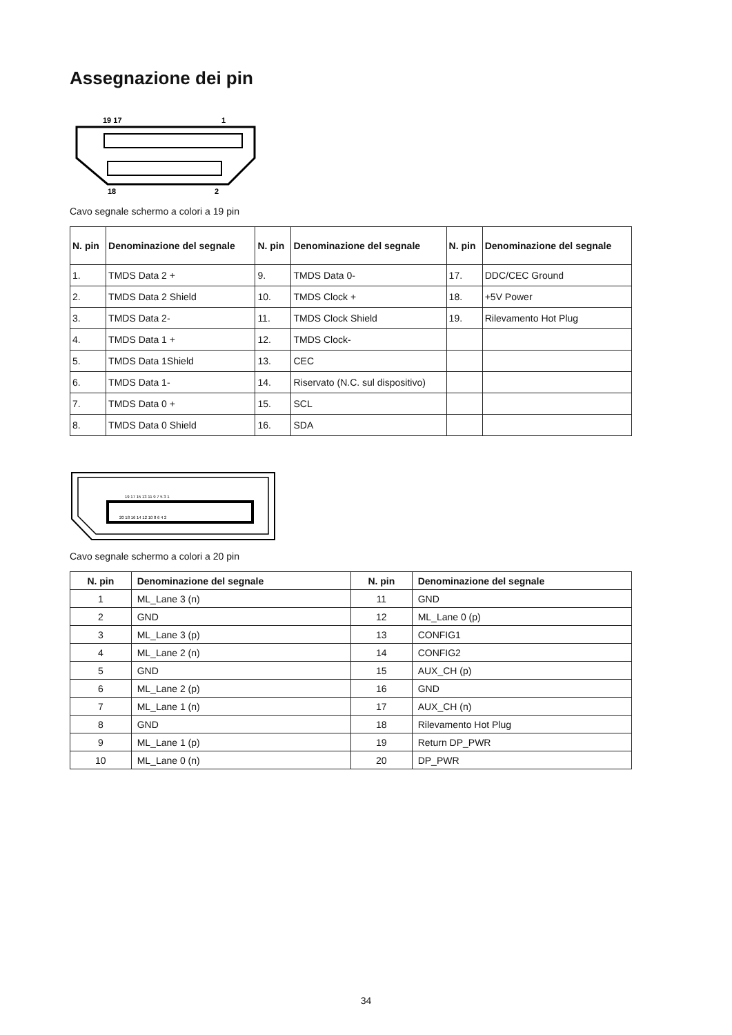Assegnazione dei pin
19 17
1
18
2
Cavo segnale schermo a colori a 19 pin
| N. pin | Denominazione del segnale | N. pin | Denominazione del segnale | N. pin | Denominazione del segnale |
| --- | --- | --- | --- | --- | --- |
| 1. | TMDS Data 2 + | 9. | TMDS Data 0- | 17. | DDC/CEC Ground |
| 2. | TMDS Data 2 Shield | 10. | TMDS Clock + | 18. | +5V Power |
| 3. | TMDS Data 2- | 11. | TMDS Clock Shield | 19. | Rilevamento Hot Plug |
| 4. | TMDS Data 1 + | 12. | TMDS Clock- | | |
| 5. | TMDS Data 1Shield | 13. | CEC | | |
| 6. | TMDS Data 1- | 14. | Riservato (N.C. sul dispositivo) | | |
| 7. | TMDS Data 0 + | 15. | SCL | | |
| 8. | TMDS Data 0 Shield | 16. | SDA | | |
19 17 15 13 11 9 7 5 3 1
20 18 16 14 12 10 8 6 4 2
Cavo segnale schermo a colori a 20 pin
| N. pin | Denominazione del segnale | N. pin | Denominazione del segnale |
| --- | --- | --- | --- |
| 1 | ML_Lane 3 (n) | 11 | GND |
| 2 | GND | 12 | ML_Lane 0 (p) |
| 3 | ML_Lane 3 (p) | 13 | CONFIG1 |
| 4 | ML_Lane 2 (n) | 14 | CONFIG2 |
| 5 | GND | 15 | AUX_CH (p) |
| 6 | ML_Lane 2 (p) | 16 | GND |
| 7 | ML_Lane 1 (n) | 17 | AUX_CH (n) |
| 8 | GND | 18 | Rilevamento Hot Plug |
| 9 | ML_Lane 1 (p) | 19 | Return DP_PWR |
| 10 | ML_Lane 0 (n) | 20 | DP_PWR |
34